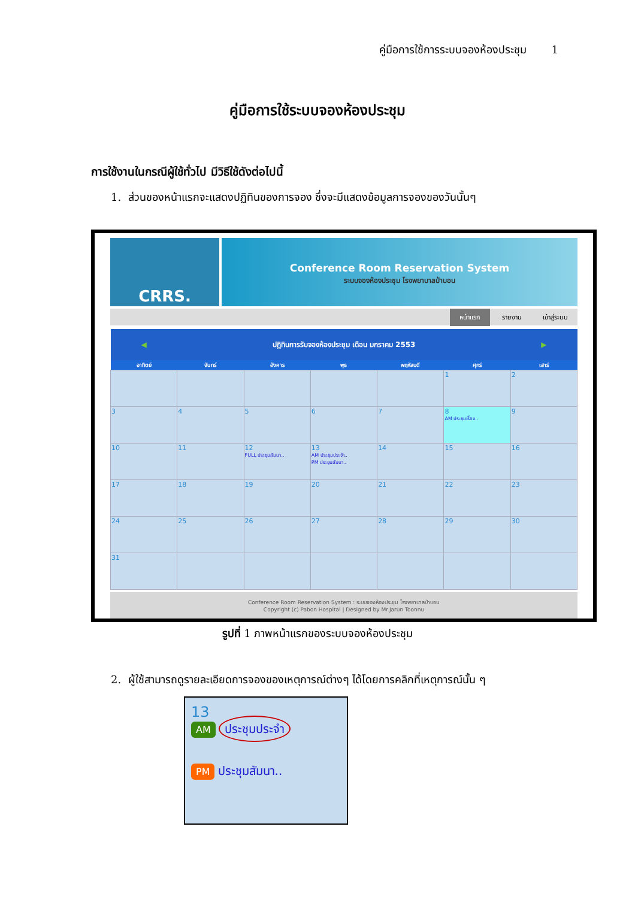คู่มือการใช้การระบบจองห้องประชุม 1
คู่มือการใช้ระบบจองห้องประชุม
การใช้งานในกรณีผู้ใช้ทั่วไป มีวิธีใช้ดังต่อไปนี้
1. ส่วนของหน้าแรกจะแสดงปฏิทินของการจอง ซึ่งจะมีแสดงข้อมูลการจองของวันนั้นๆ
CRRS.
Conference Room Reservation System
ระบบจองห้องประชุม โรงพยาบาลป่าบอน
หน้าแรก รายงาน เข้าสู่ระบบ
| ◀ | ปฏิทินการรับจองห้องประชุม เดือน มกราคม 2553 | | | | | ▶ |
| --- | --- | --- | --- | --- | --- | --- |
| อาทิตย์ | จันทร์ | อังคาร | พุธ | พฤหัสบดี | ศุกร์ | เสาร์ |
| | | | | | 1 | 2 |
| 3 | 4 | 5 | 6 | 7 | 8 AM ประชุมเรื่อง.. | 9 |
| 10 | 11 | 12 FULL ประชุมสัมนา.. | 13 AM ประชุมประจำ.. PM ประชุมสัมนา.. | 14 | 15 | 16 |
| 17 | 18 | 19 | 20 | 21 | 22 | 23 |
| 24 | 25 | 26 | 27 | 28 | 29 | 30 |
| 31 | | | | | | |
Conference Room Reservation System : ระบบจองห้องประชุม โรงพยาบาลป่าบอน
Copyright (c) Pabon Hospital | Designed by Mr.Jarun Toonnu
รูปที่ 1 ภาพหน้าแรกของระบบจองห้องประชุม
2. ผู้ใช้สามารถดูรายละเอียดการจองของเหตุการณ์ต่างๆ ได้โดยการคลิกที่เหตุการณ์นั้น ๆ
13
AM ประชุมประจำ
PM ประชุมสัมนา..